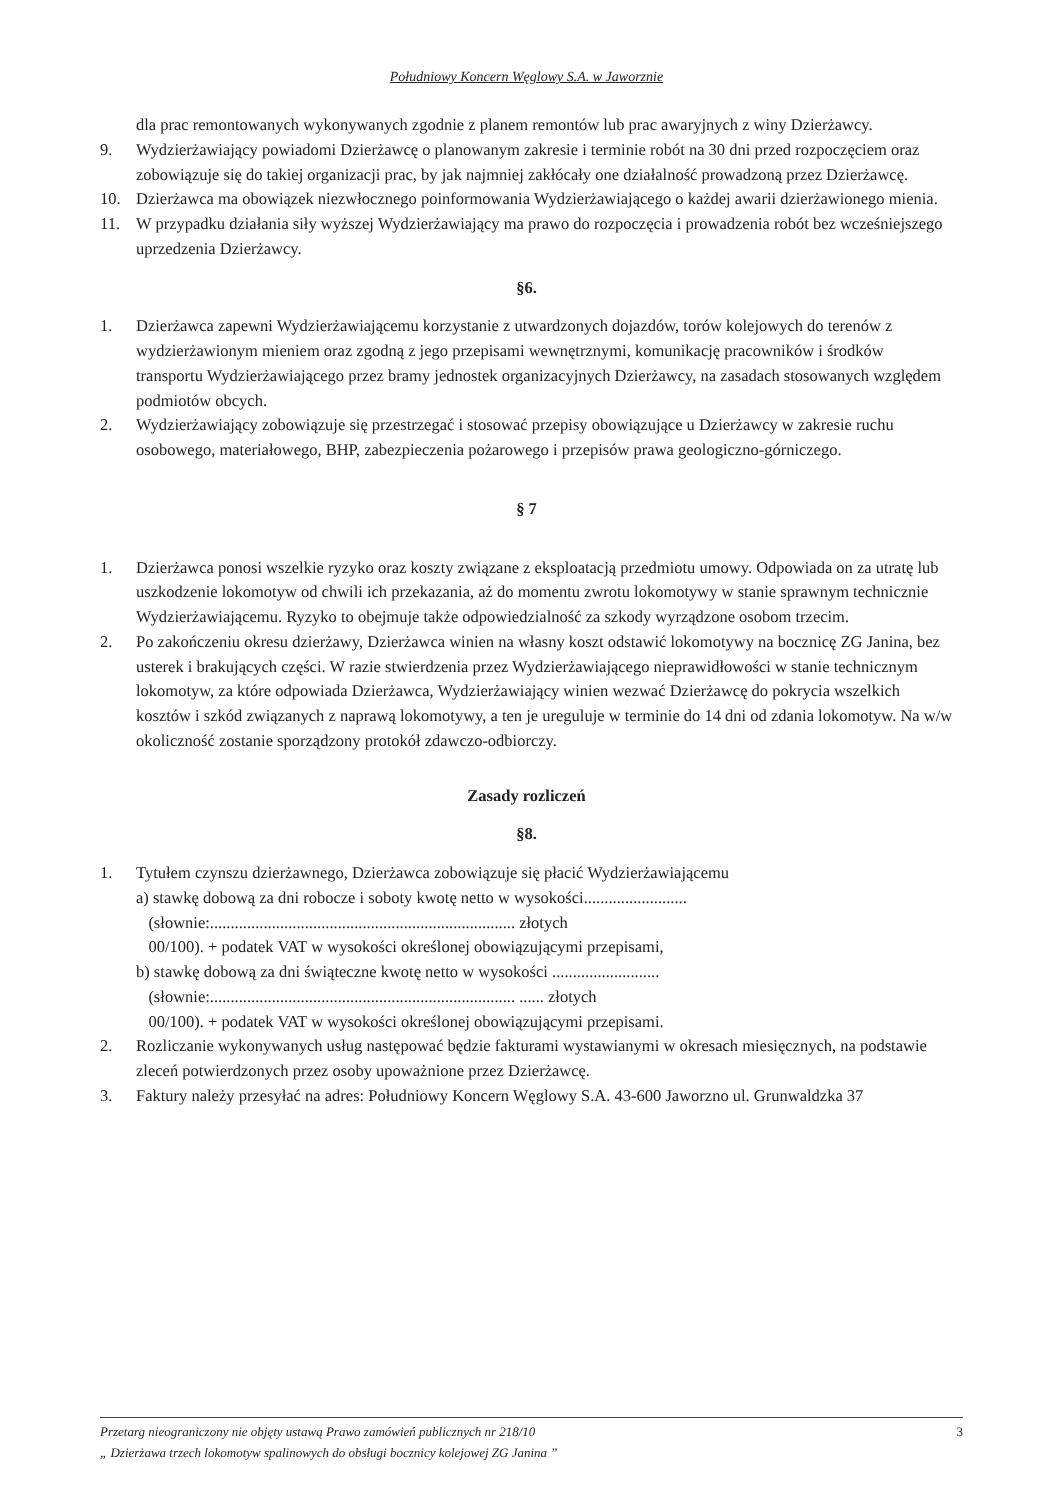Południowy Koncern Węglowy S.A. w Jaworznie
dla prac remontowanych wykonywanych zgodnie z planem remontów lub prac awaryjnych z winy Dzierżawcy.
9. Wydzierżawiający powiadomi Dzierżawcę o planowanym zakresie i terminie robót na 30 dni przed rozpoczęciem oraz zobowiązuje się do takiej organizacji prac, by jak najmniej zakłócały one działalność prowadzoną przez Dzierżawcę.
10. Dzierżawca ma obowiązek niezwłocznego poinformowania Wydzierżawiającego o każdej awarii dzierżawionego mienia.
11. W przypadku działania siły wyższej Wydzierżawiający ma prawo do rozpoczęcia i prowadzenia robót bez wcześniejszego uprzedzenia Dzierżawcy.
§6.
1. Dzierżawca zapewni Wydzierżawiającemu korzystanie z utwardzonych dojazdów, torów kolejowych do terenów z wydzierżawionym mieniem oraz zgodną z jego przepisami wewnętrznymi, komunikację pracowników i środków transportu Wydzierżawiającego przez bramy jednostek organizacyjnych Dzierżawcy, na zasadach stosowanych względem podmiotów obcych.
2. Wydzierżawiający zobowiązuje się przestrzegać i stosować przepisy obowiązujące u Dzierżawcy w zakresie ruchu osobowego, materiałowego, BHP, zabezpieczenia pożarowego i przepisów prawa geologiczno-górniczego.
§ 7
1. Dzierżawca ponosi wszelkie ryzyko oraz koszty związane z eksploatacją przedmiotu umowy. Odpowiada on za utratę lub uszkodzenie lokomotyw od chwili ich przekazania, aż do momentu zwrotu lokomotywy w stanie sprawnym technicznie Wydzierżawiającemu. Ryzyko to obejmuje także odpowiedzialność za szkody wyrządzone osobom trzecim.
2. Po zakończeniu okresu dzierżawy, Dzierżawca winien na własny koszt odstawić lokomotywy na bocznicę ZG Janina, bez usterek i brakujących części. W razie stwierdzenia przez Wydzierżawiającego nieprawidłowości w stanie technicznym lokomotyw, za które odpowiada Dzierżawca, Wydzierżawiający winien wezwać Dzierżawcę do pokrycia wszelkich kosztów i szkód związanych z naprawą lokomotywy, a ten je ureguluje w terminie do 14 dni od zdania lokomotyw. Na w/w okoliczność zostanie sporządzony protokół zdawczo-odbiorczy.
Zasady rozliczeń
§8.
1. Tytułem czynszu dzierżawnego, Dzierżawca zobowiązuje się płacić Wydzierżawiającemu
a) stawkę dobową za dni robocze i soboty kwotę netto w wysokości.........................
(słownie:.......................................................................... złotych
00/100). + podatek VAT w wysokości określonej obowiązującymi przepisami,
b) stawkę dobową za dni świąteczne kwotę netto w wysokości ..........................
(słownie:.......................................................................... ...... złotych
00/100). + podatek VAT w wysokości określonej obowiązującymi przepisami.
2. Rozliczanie wykonywanych usług następować będzie fakturami wystawianymi w okresach miesięcznych, na podstawie zleceń potwierdzonych przez osoby upoważnione przez Dzierżawcę.
3. Faktury należy przesyłać na adres: Południowy Koncern Węglowy S.A. 43-600 Jaworzno ul. Grunwaldzka 37
Przetarg nieograniczony nie objęty ustawą Prawo zamówień publicznych nr 218/10
„ Dzierżawa trzech lokomotyw spalinowych do obsługi bocznicy kolejowej ZG Janina ”
3